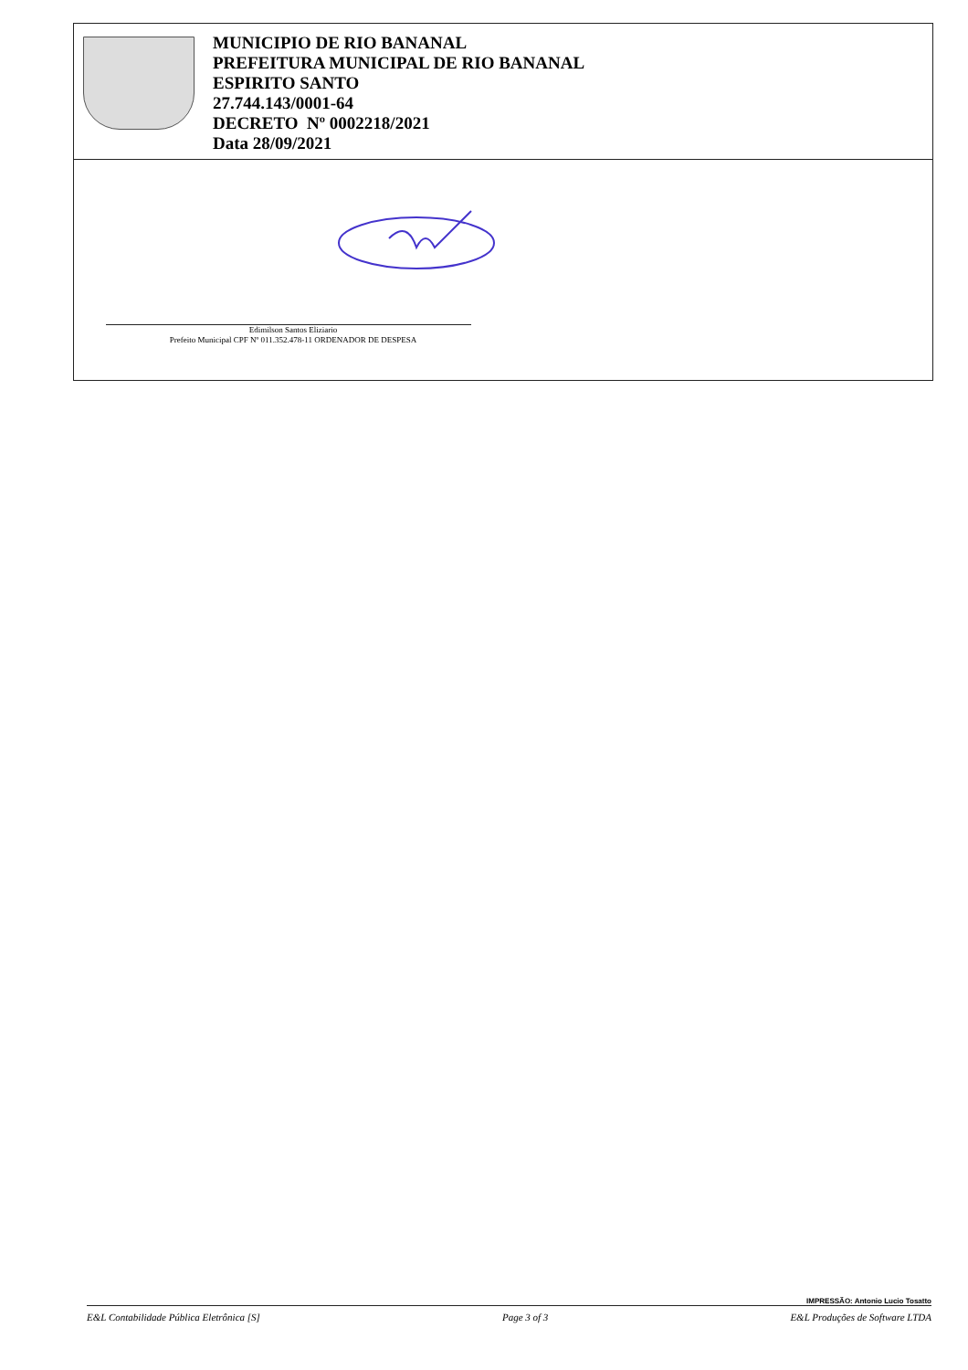MUNICIPIO DE RIO BANANAL
PREFEITURA MUNICIPAL DE RIO BANANAL
ESPIRITO SANTO
27.744.143/0001-64
DECRETO Nº 0002218/2021
Data 28/09/2021
Edimilson Santos Eliziario
Prefeito Municipal CPF Nº 011.352.478-11 ORDENADOR DE DESPESA
IMPRESSÃO: Antonio Lucio Tosatto
E&L Contabilidade Pública Eletrônica [S] Page 3 of 3 E&L Produções de Software LTDA